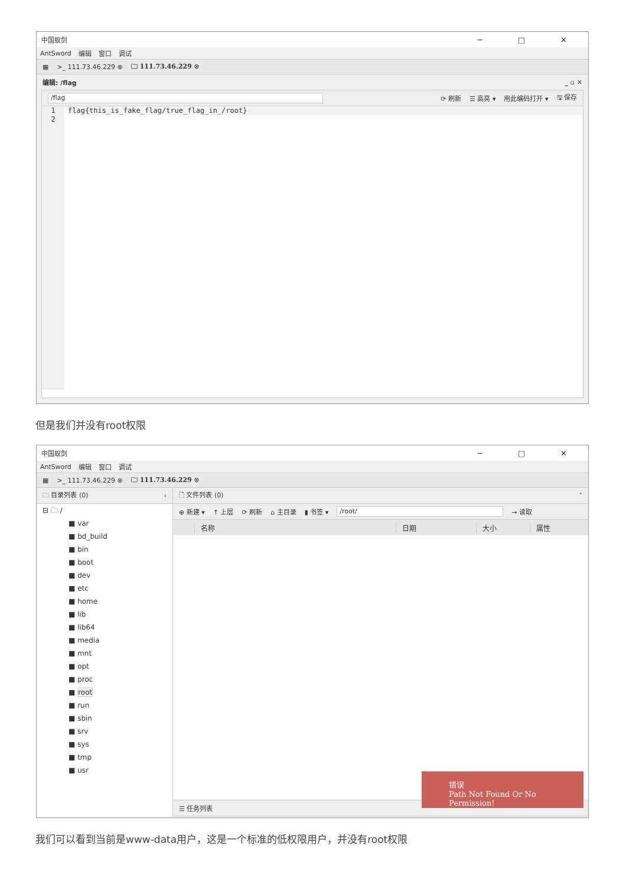中国蚁剑 ─ □ ✕
AntSword 编辑 窗口 调试
▦ >_ 111.73.46.229 ⊗ 🗀 111.73.46.229 ⊗
编辑: /flag _ ▫ ✕
/flag ⟳ 刷新 ☰ 高亮 ▾ 用此编码打开 ▾ 🖫 保存
1
2
flag{this_is_fake_flag/true_flag_in_/root}
但是我们并没有root权限
中国蚁剑 ─ □ ✕
AntSword 编辑 窗口 调试
▦ >_ 111.73.46.229 ⊗ 🗀 111.73.46.229 ⊗
🗀 目录列表 (0) ‹
⊟ 🗀 /
■ var
■ bd_build
■ bin
■ boot
■ dev
■ etc
■ home
■ lib
■ lib64
■ media
■ mnt
■ opt
■ proc
■ root
■ run
■ sbin
■ srv
■ sys
■ tmp
■ usr
🗋 文件列表 (0) ˄
⊕ 新建 ▾ ↑ 上层 ⟳ 刷新 ⌂ 主目录 ▮ 书签 ▾ /root/ → 读取
名称 日期 大小 属性
☰ 任务列表
错误
Path Not Found Or No Permission!
我们可以看到当前是www-data用户，这是一个标准的低权限用户，并没有root权限